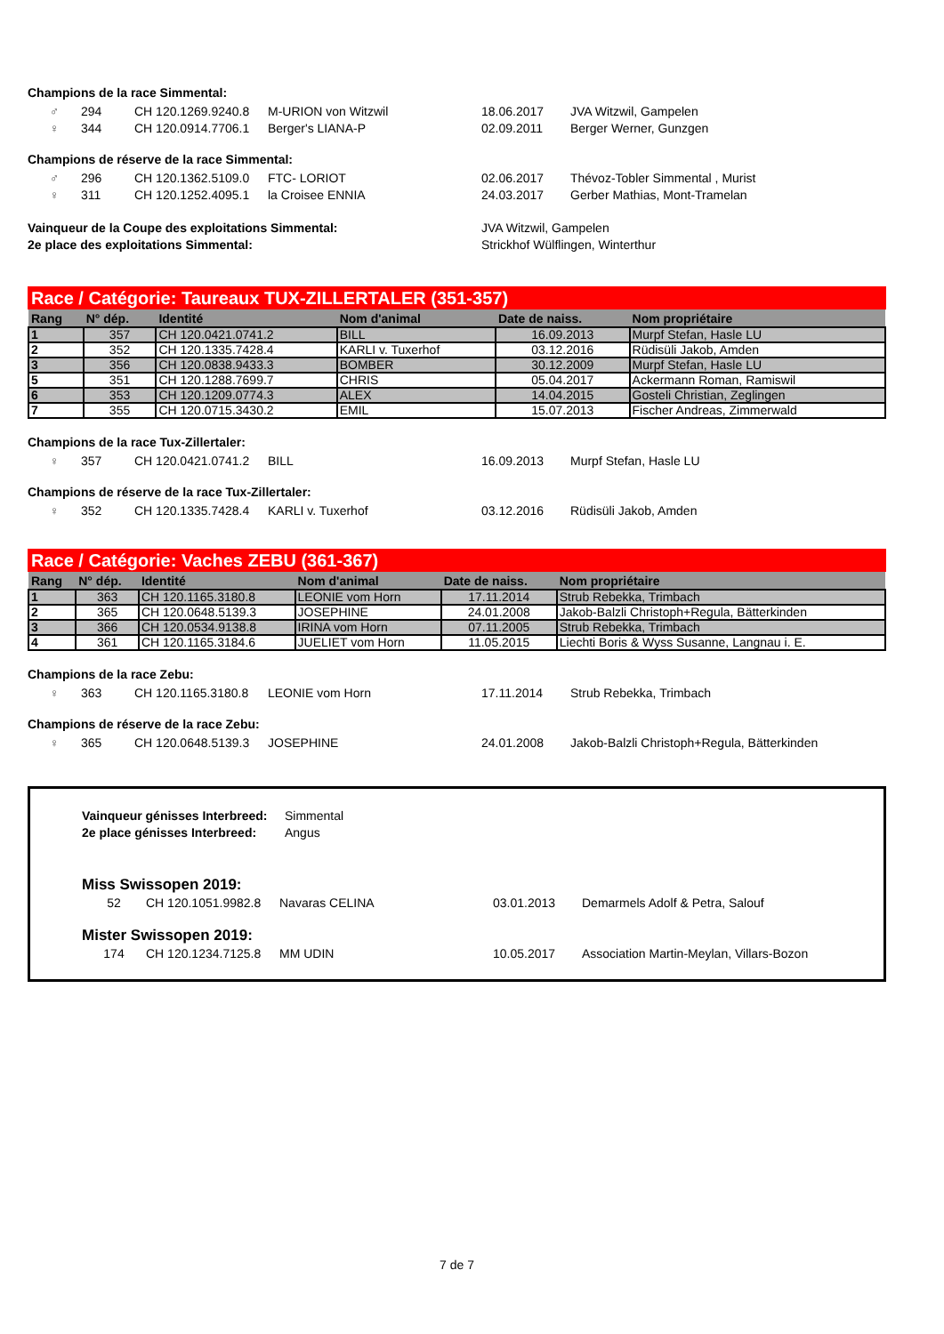Champions de la race Simmental:
| ♂ | 294 | CH 120.1269.9240.8 | M-URION von Witzwil | 18.06.2017 | JVA Witzwil, Gampelen |
| ♀ | 344 | CH 120.0914.7706.1 | Berger's LIANA-P | 02.09.2011 | Berger Werner, Gunzgen |
Champions de réserve de la race Simmental:
| ♂ | 296 | CH 120.1362.5109.0 | FTC- LORIOT | 02.06.2017 | Thévoz-Tobler Simmental , Murist |
| ♀ | 311 | CH 120.1252.4095.1 | la Croisee ENNIA | 24.03.2017 | Gerber Mathias, Mont-Tramelan |
| Vainqueur de la Coupe des exploitations Simmental: | JVA Witzwil, Gampelen |
| 2e place des exploitations Simmental: | Strickhof Wülflingen, Winterthur |
Race / Catégorie: Taureaux TUX-ZILLERTALER (351-357)
| Rang | N° dép. | Identité | Nom d'animal | Date de naiss. | Nom propriétaire |
| --- | --- | --- | --- | --- | --- |
| 1 | 357 | CH 120.0421.0741.2 | BILL | 16.09.2013 | Murpf Stefan, Hasle LU |
| 2 | 352 | CH 120.1335.7428.4 | KARLI v. Tuxerhof | 03.12.2016 | Rüdisüli Jakob, Amden |
| 3 | 356 | CH 120.0838.9433.3 | BOMBER | 30.12.2009 | Murpf Stefan, Hasle LU |
| 5 | 351 | CH 120.1288.7699.7 | CHRIS | 05.04.2017 | Ackermann Roman, Ramiswil |
| 6 | 353 | CH 120.1209.0774.3 | ALEX | 14.04.2015 | Gosteli Christian, Zeglingen |
| 7 | 355 | CH 120.0715.3430.2 | EMIL | 15.07.2013 | Fischer Andreas, Zimmerwald |
Champions de la race Tux-Zillertaler:
| ♀ | 357 | CH 120.0421.0741.2 | BILL | 16.09.2013 | Murpf Stefan, Hasle LU |
Champions de réserve de la race Tux-Zillertaler:
| ♀ | 352 | CH 120.1335.7428.4 | KARLI v. Tuxerhof | 03.12.2016 | Rüdisüli Jakob, Amden |
Race / Catégorie: Vaches ZEBU (361-367)
| Rang | N° dép. | Identité | Nom d'animal | Date de naiss. | Nom propriétaire |
| --- | --- | --- | --- | --- | --- |
| 1 | 363 | CH 120.1165.3180.8 | LEONIE vom Horn | 17.11.2014 | Strub Rebekka, Trimbach |
| 2 | 365 | CH 120.0648.5139.3 | JOSEPHINE | 24.01.2008 | Jakob-Balzli Christoph+Regula, Bätterkinden |
| 3 | 366 | CH 120.0534.9138.8 | IRINA vom Horn | 07.11.2005 | Strub Rebekka, Trimbach |
| 4 | 361 | CH 120.1165.3184.6 | JUELIET vom Horn | 11.05.2015 | Liechti Boris & Wyss Susanne, Langnau i. E. |
Champions de la race Zebu:
| ♀ | 363 | CH 120.1165.3180.8 | LEONIE vom Horn | 17.11.2014 | Strub Rebekka, Trimbach |
Champions de réserve de la race Zebu:
| ♀ | 365 | CH 120.0648.5139.3 | JOSEPHINE | 24.01.2008 | Jakob-Balzli Christoph+Regula, Bätterkinden |
| Vainqueur génisses Interbreed: | Simmental |
| 2e place génisses Interbreed: | Angus |
Miss Swissopen 2019:
| 52 | CH 120.1051.9982.8 | Navaras CELINA | 03.01.2013 | Demarmels Adolf & Petra, Salouf |
Mister Swissopen 2019:
| 174 | CH 120.1234.7125.8 | MM UDIN | 10.05.2017 | Association Martin-Meylan, Villars-Bozon |
7 de 7